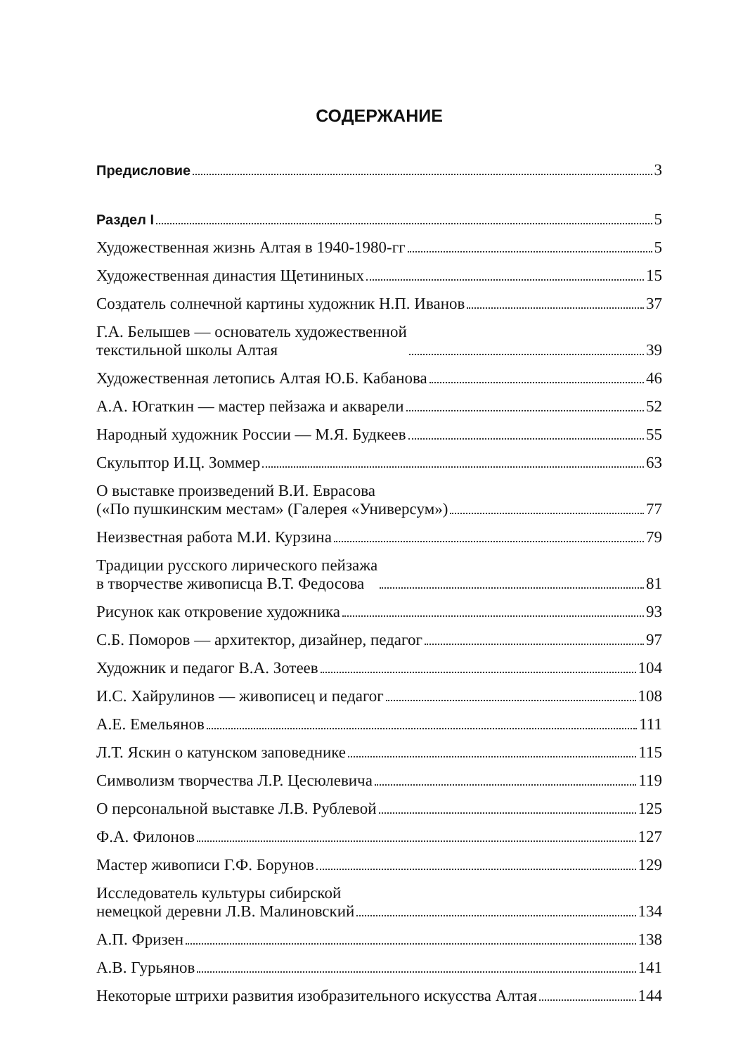СОДЕРЖАНИЕ
Предисловие 3
Раздел I 5
Художественная жизнь Алтая в 1940-1980-гг 5
Художественная династия Щетининых 15
Создатель солнечной картины художник Н.П. Иванов 37
Г.А. Белышев — основатель художественной текстильной школы Алтая 39
Художественная летопись Алтая Ю.Б. Кабанова 46
А.А. Югаткин — мастер пейзажа и акварели 52
Народный художник России — М.Я. Будкеев 55
Скульптор И.Ц. Зоммер 63
О выставке произведений В.И. Еврасова («По пушкинским местам» (Галерея «Универсум») 77
Неизвестная работа М.И. Курзина 79
Традиции русского лирического пейзажа в творчестве живописца В.Т. Федосова 81
Рисунок как откровение художника 93
С.Б. Поморов — архитектор, дизайнер, педагог 97
Художник и педагог В.А. Зотеев 104
И.С. Хайрулинов — живописец и педагог 108
А.Е. Емельянов 111
Л.Т. Яскин о катунском заповеднике 115
Символизм творчества Л.Р. Цесюлевича 119
О персональной выставке Л.В. Рублевой 125
Ф.А. Филонов 127
Мастер живописи Г.Ф. Борунов 129
Исследователь культуры сибирской немецкой деревни Л.В. Малиновский 134
А.П. Фризен 138
А.В. Гурьянов 141
Некоторые штрихи развития изобразительного искусства Алтая 144